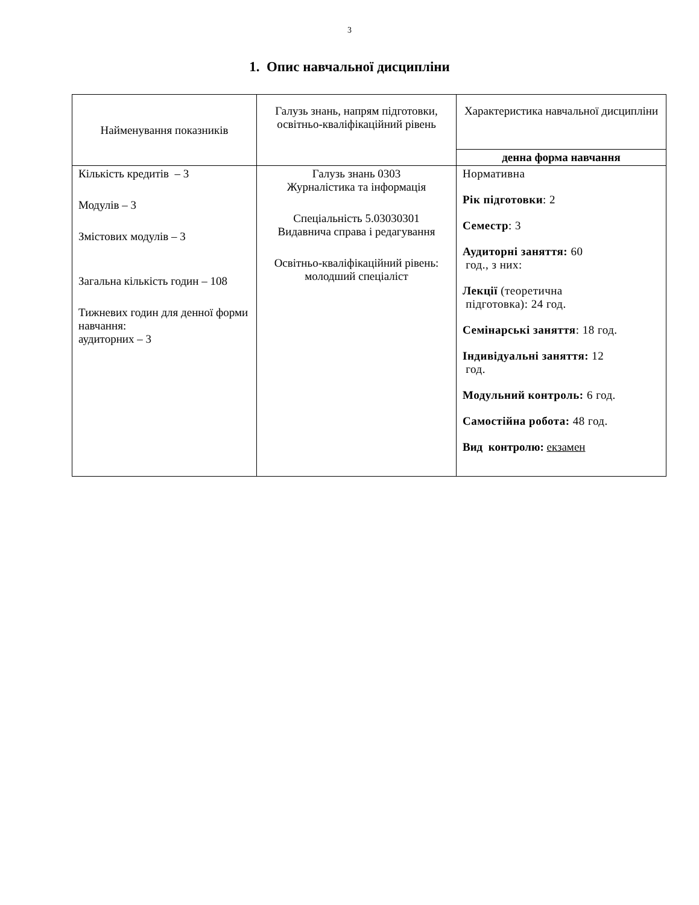3
1. Опис навчальної дисципліни
| Найменування показників | Галузь знань, напрям підготовки, освітньо-кваліфікаційний рівень | Характеристика навчальної дисципліни |
| | | денна форма навчання |
| Кількість кредитів – 3 Модулів – 3 Змістових модулів – 3 Загальна кількість годин – 108 Тижневих годин для денної форми навчання: аудиторних – 3 | Галузь знань 0303 Журналістика та інформація Спеціальність 5.03030301 Видавнича справа і редагування Освітньо-кваліфікаційний рівень: молодший спеціаліст | Нормативна Рік підготовки : 2 Семестр : 3 Аудиторні заняття: 60 год., з них: Лекції (теоретична підготовка): 24 год. Семінарські заняття : 18 год. Індивідуальні заняття: 12 год. Модульний контроль: 6 год. Самостійна робота: 48 год. Вид контролю: екзамен |